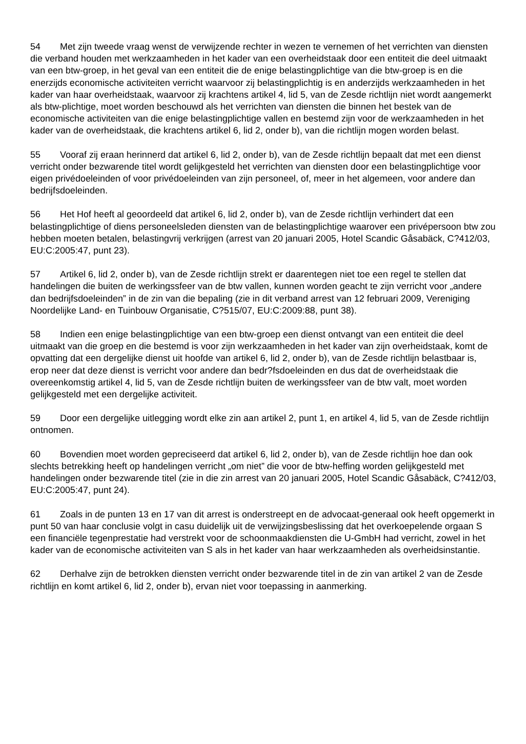54 Met zijn tweede vraag wenst de verwijzende rechter in wezen te vernemen of het verrichten van diensten die verband houden met werkzaamheden in het kader van een overheidstaak door een entiteit die deel uitmaakt van een btw-groep, in het geval van een entiteit die de enige belastingplichtige van die btw-groep is en die enerzijds economische activiteiten verricht waarvoor zij belastingplichtig is en anderzijds werkzaamheden in het kader van haar overheidstaak, waarvoor zij krachtens artikel 4, lid 5, van de Zesde richtlijn niet wordt aangemerkt als btw-plichtige, moet worden beschouwd als het verrichten van diensten die binnen het bestek van de economische activiteiten van die enige belastingplichtige vallen en bestemd zijn voor de werkzaamheden in het kader van de overheidstaak, die krachtens artikel 6, lid 2, onder b), van die richtlijn mogen worden belast.
55 Vooraf zij eraan herinnerd dat artikel 6, lid 2, onder b), van de Zesde richtlijn bepaalt dat met een dienst verricht onder bezwarende titel wordt gelijkgesteld het verrichten van diensten door een belastingplichtige voor eigen privédoeleinden of voor privédoeleinden van zijn personeel, of, meer in het algemeen, voor andere dan bedrijfsdoeleinden.
56 Het Hof heeft al geoordeeld dat artikel 6, lid 2, onder b), van de Zesde richtlijn verhindert dat een belastingplichtige of diens personeelsleden diensten van de belastingplichtige waarover een privépersoon btw zou hebben moeten betalen, belastingvrij verkrijgen (arrest van 20 januari 2005, Hotel Scandic Gåsabäck, C?412/03, EU:C:2005:47, punt 23).
57 Artikel 6, lid 2, onder b), van de Zesde richtlijn strekt er daarentegen niet toe een regel te stellen dat handelingen die buiten de werkingssfeer van de btw vallen, kunnen worden geacht te zijn verricht voor „andere dan bedrijfsdoeleinden” in de zin van die bepaling (zie in dit verband arrest van 12 februari 2009, Vereniging Noordelijke Land- en Tuinbouw Organisatie, C?515/07, EU:C:2009:88, punt 38).
58 Indien een enige belastingplichtige van een btw-groep een dienst ontvangt van een entiteit die deel uitmaakt van die groep en die bestemd is voor zijn werkzaamheden in het kader van zijn overheidstaak, komt de opvatting dat een dergelijke dienst uit hoofde van artikel 6, lid 2, onder b), van de Zesde richtlijn belastbaar is, erop neer dat deze dienst is verricht voor andere dan bedr?fsdoeleinden en dus dat de overheidstaak die overeenkomstig artikel 4, lid 5, van de Zesde richtlijn buiten de werkingssfeer van de btw valt, moet worden gelijkgesteld met een dergelijke activiteit.
59 Door een dergelijke uitlegging wordt elke zin aan artikel 2, punt 1, en artikel 4, lid 5, van de Zesde richtlijn ontnomen.
60 Bovendien moet worden gepreciseerd dat artikel 6, lid 2, onder b), van de Zesde richtlijn hoe dan ook slechts betrekking heeft op handelingen verricht „om niet” die voor de btw-heffing worden gelijkgesteld met handelingen onder bezwarende titel (zie in die zin arrest van 20 januari 2005, Hotel Scandic Gåsabäck, C?412/03, EU:C:2005:47, punt 24).
61 Zoals in de punten 13 en 17 van dit arrest is onderstreept en de advocaat-generaal ook heeft opgemerkt in punt 50 van haar conclusie volgt in casu duidelijk uit de verwijzingsbeslissing dat het overkoepelende orgaan S een financiële tegenprestatie had verstrekt voor de schoonmaakdiensten die U-GmbH had verricht, zowel in het kader van de economische activiteiten van S als in het kader van haar werkzaamheden als overheidsinstantie.
62 Derhalve zijn de betrokken diensten verricht onder bezwarende titel in de zin van artikel 2 van de Zesde richtlijn en komt artikel 6, lid 2, onder b), ervan niet voor toepassing in aanmerking.